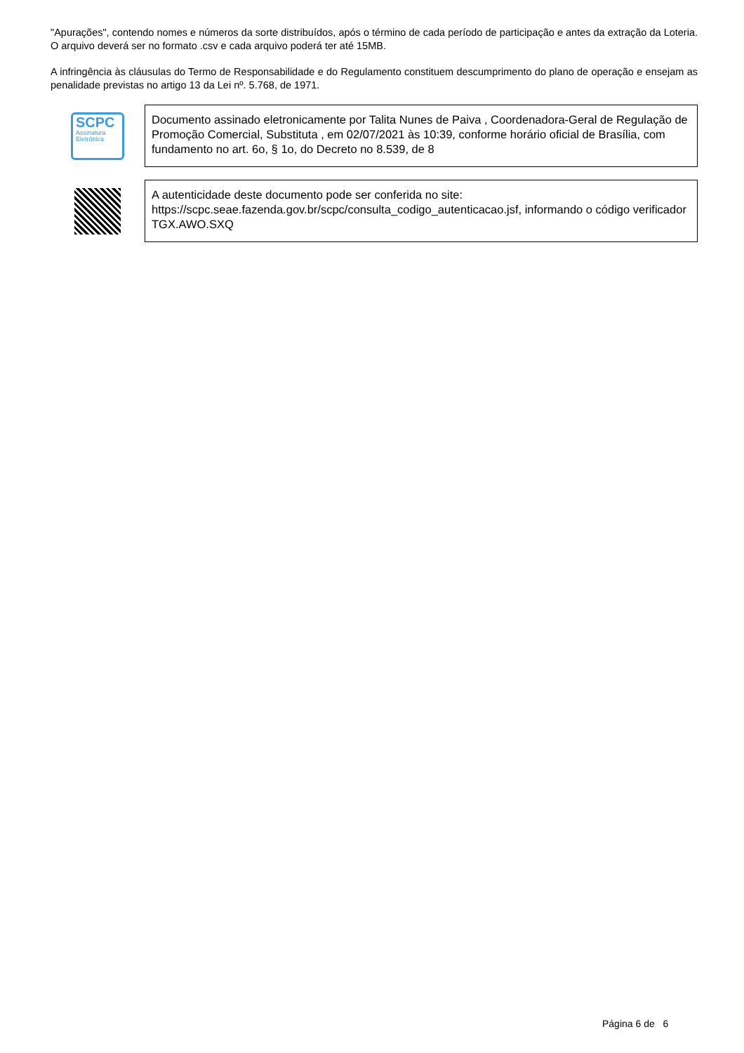"Apurações", contendo nomes e números da sorte distribuídos, após o término de cada período de participação e antes da extração da Loteria. O arquivo deverá ser no formato .csv e cada arquivo poderá ter até 15MB.
A infringência às cláusulas do Termo de Responsabilidade e do Regulamento constituem descumprimento do plano de operação e ensejam as penalidade previstas no artigo 13 da Lei nº. 5.768, de 1971.
SCPC
Assinatura
Eletrônica
Documento assinado eletronicamente por Talita Nunes de Paiva , Coordenadora-Geral de Regulação de Promoção Comercial, Substituta , em 02/07/2021 às 10:39, conforme horário oficial de Brasília, com fundamento no art. 6o, § 1o, do Decreto no 8.539, de 8
A autenticidade deste documento pode ser conferida no site: https://scpc.seae.fazenda.gov.br/scpc/consulta_codigo_autenticacao.jsf, informando o código verificador TGX.AWO.SXQ
Página 6 de 6